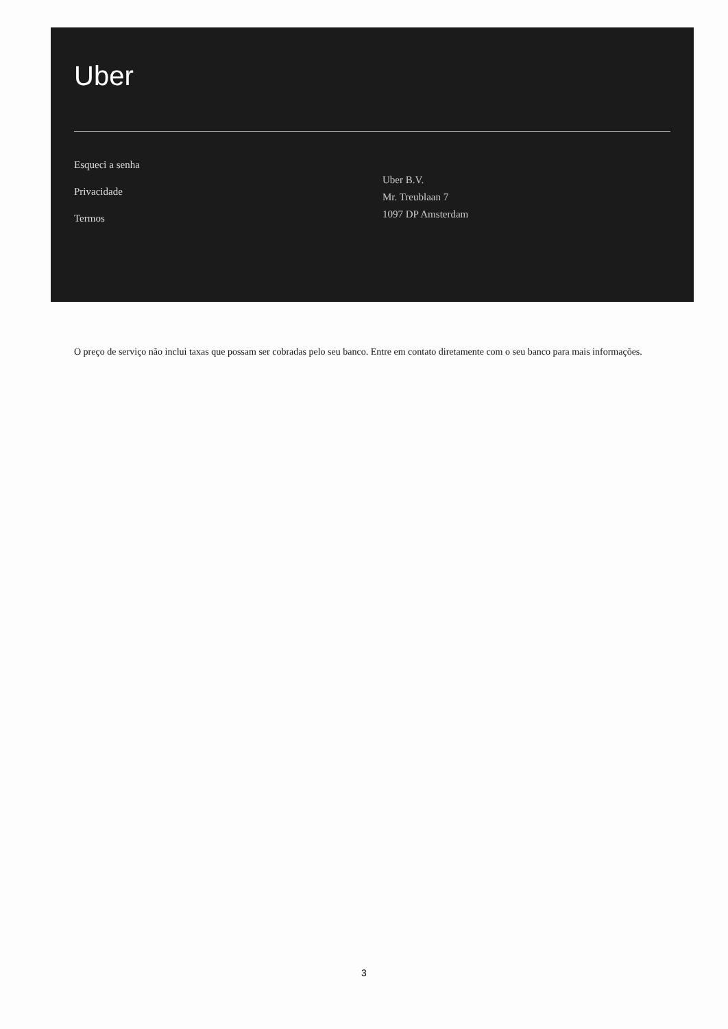Uber
Esqueci a senha
Privacidade
Termos
Uber B.V.
Mr. Treublaan 7
1097 DP Amsterdam
O preço de serviço não inclui taxas que possam ser cobradas pelo seu banco. Entre em contato diretamente com o seu banco para mais informações.
3